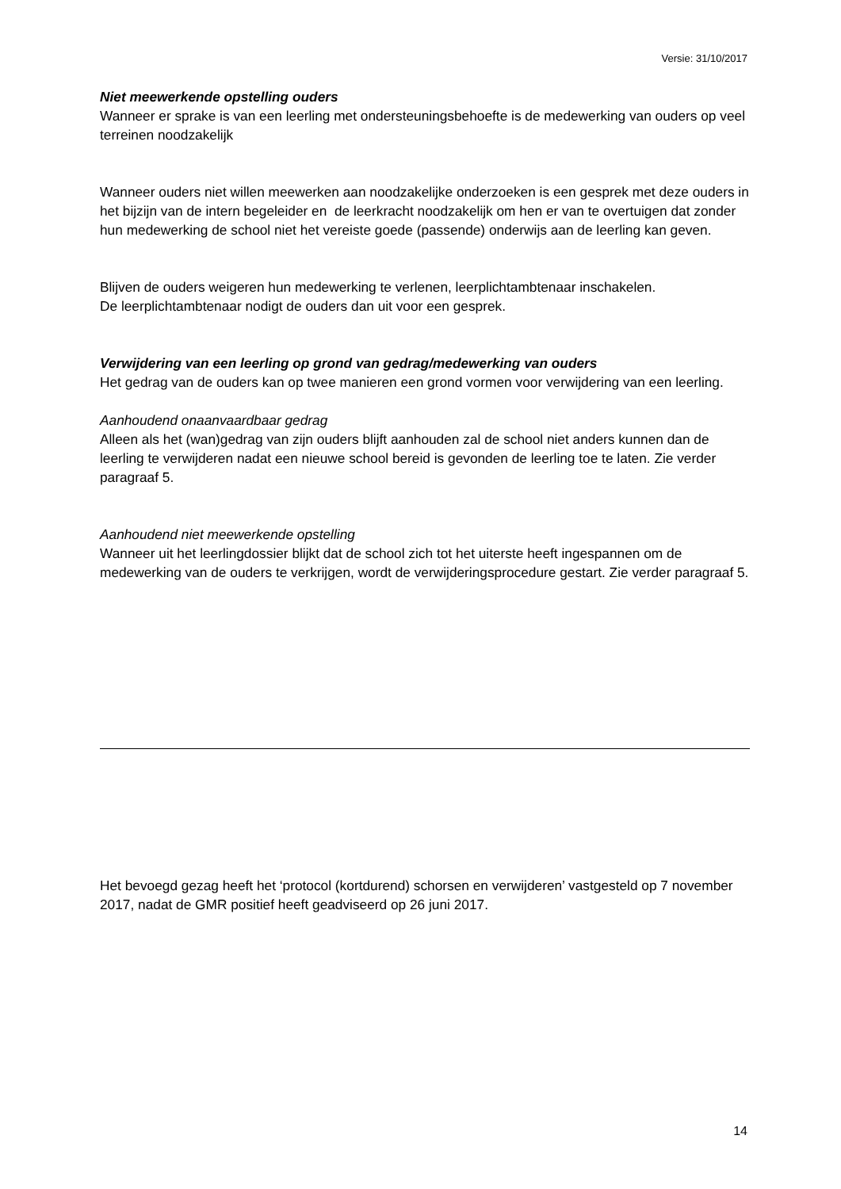Versie: 31/10/2017
Niet meewerkende opstelling ouders
Wanneer er sprake is van een leerling met ondersteuningsbehoefte is de medewerking van ouders op veel terreinen noodzakelijk
Wanneer ouders niet willen meewerken aan noodzakelijke onderzoeken is een gesprek met deze ouders in het bijzijn van de intern begeleider en de leerkracht noodzakelijk om hen er van te overtuigen dat zonder hun medewerking de school niet het vereiste goede (passende) onderwijs aan de leerling kan geven.
Blijven de ouders weigeren hun medewerking te verlenen, leerplichtambtenaar inschakelen.
De leerplichtambtenaar nodigt de ouders dan uit voor een gesprek.
Verwijdering van een leerling op grond van gedrag/medewerking van ouders
Het gedrag van de ouders kan op twee manieren een grond vormen voor verwijdering van een leerling.
Aanhoudend onaanvaardbaar gedrag
Alleen als het (wan)gedrag van zijn ouders blijft aanhouden zal de school niet anders kunnen dan de leerling te verwijderen nadat een nieuwe school bereid is gevonden de leerling toe te laten. Zie verder paragraaf 5.
Aanhoudend niet meewerkende opstelling
Wanneer uit het leerlingdossier blijkt dat de school zich tot het uiterste heeft ingespannen om de medewerking van de ouders te verkrijgen, wordt de verwijderingsprocedure gestart. Zie verder paragraaf 5.
Het bevoegd gezag heeft het ‘protocol (kortdurend) schorsen en verwijderen’ vastgesteld op 7 november 2017, nadat de GMR positief heeft geadviseerd op 26 juni 2017.
14